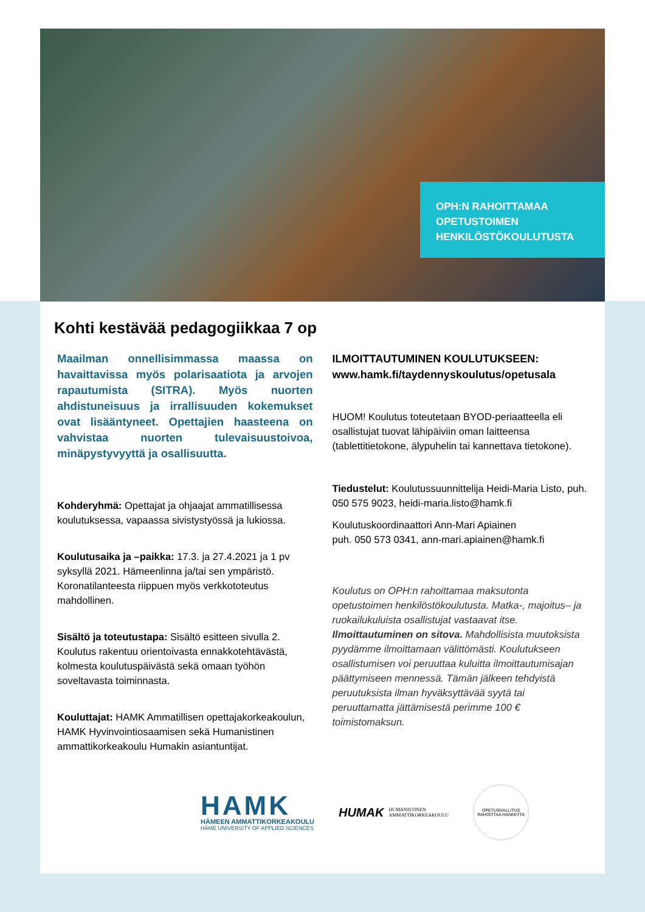Kohti kestävää pedagogiikkaa 7 op
Maailman onnellisimmassa maassa on havaittavissa myös polarisaatiota ja arvojen rapautumista (SITRA). Myös nuorten ahdistuneisuus ja irrallisuuden kokemukset ovat lisääntyneet. Opettajien haasteena on vahvistaa nuorten tulevaisuustoivoa, minäpystyvyyttä ja osallisuutta.
Kohderyhmä: Opettajat ja ohjaajat ammatillisessa koulutuksessa, vapaassa sivistystyössä ja lukiossa.
Koulutusaika ja –paikka: 17.3. ja 27.4.2021 ja 1 pv syksyllä 2021. Hämeenlinna ja/tai sen ympäristö. Koronatilanteesta riippuen myös verkkototeutus mahdollinen.
Sisältö ja toteutustapa: Sisältö esitteen sivulla 2. Koulutus rakentuu orientoivasta ennakkotehtävästä, kolmesta koulutuspäivästä sekä omaan työhön soveltavasta toiminnasta.
Kouluttajat: HAMK Ammatillisen opettajakorkeakoulun, HAMK Hyvinvointiosaamisen sekä Humanistinen ammattikorkeakoulu Humakin asiantuntijat.
ILMOITTAUTUMINEN KOULUTUKSEEN:
www.hamk.fi/taydennyskoulutus/opetusala
HUOM! Koulutus toteutetaan BYOD-periaatteella eli osallistujat tuovat lähipäiviin oman laitteensa (tablettitietokone, älypuhelin tai kannettava tietokone).
Tiedustelut: Koulutussuunnittelija Heidi-Maria Listo, puh. 050 575 9023, heidi-maria.listo@hamk.fi
Koulutuskoordinaattori Ann-Mari Apiainen
puh. 050 573 0341, ann-mari.apiainen@hamk.fi
Koulutus on OPH:n rahoittamaa maksutonta opetustoimen henkilöstökoulutusta. Matka-, majoitus– ja ruokailukuluista osallistujat vastaavat itse. Ilmoittautuminen on sitova. Mahdollisista muutoksista pyydämme ilmoittamaan välittömästi. Koulutukseen osallistumisen voi peruuttaa kuluitta ilmoittautumisajan päättymiseen mennessä. Tämän jälkeen tehdyistä peruutuksista ilman hyväksyttävää syytä tai peruuttamatta jättämisestä perimme 100 € toimistomaksun.
OPH:N RAHOITTAMAA OPETUSTOIMEN HENKILÖSTÖKOULUTUSTA
HAMK
HÄMEEN AMMATTIKORKEAKOULU
HÄME UNIVERSITY OF APPLIED SCIENCES
HUMAK HUMANISTINEN
AMMATTIKORKEAKOULU
OPETUSHALLITUS RAHOITTAA HANKETTA